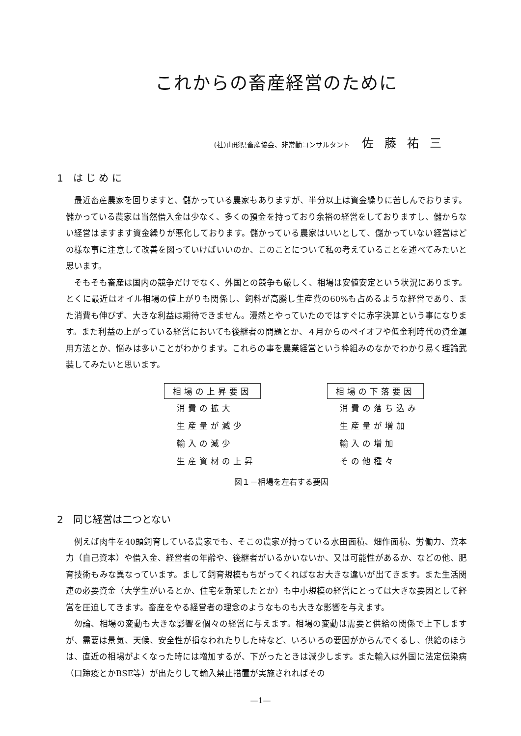これからの畜産経営のために
(社)山形県畜産協会、非常勤コンサルタント 佐藤祐三
1　は じ め に
最近畜産農家を回りますと、儲かっている農家もありますが、半分以上は資金繰りに苦しんでおります。儲かっている農家は当然借入金は少なく、多くの預金を持っており余裕の経営をしておりますし、儲からない経営はますます資金繰りが悪化しております。儲かっている農家はいいとして、儲かっていない経営はどの様な事に注意して改善を図っていけばいいのか、このことについて私の考えていることを述べてみたいと思います。
そもそも畜産は国内の競争だけでなく、外国との競争も厳しく、相場は安値安定という状況にあります。とくに最近はオイル相場の値上がりも関係し、飼料が高騰し生産費の60%も占めるような経営であり、また消費も伸びず、大きな利益は期待できません。漫然とやっていたのではすぐに赤字決算という事になります。また利益の上がっている経営においても後継者の問題とか、４月からのペイオフや低金利時代の資金運用方法とか、悩みは多いことがわかります。これらの事を農業経営という枠組みのなかでわかり易く理論武装してみたいと思います。
| 相場の上昇要因 | | 相場の下落要因 |
| 消費の拡大 | | 消費の落ち込み |
| 生産量が減少 | | 生産量が増加 |
| 輸入の減少 | | 輸入の増加 |
| 生産資材の上昇 | | その他種々 |
図１－相場を左右する要因
2　同じ経営は二つとない
例えば肉牛を40頭飼育している農家でも、そこの農家が持っている水田面積、畑作面積、労働力、資本力（自己資本）や借入金、経営者の年齢や、後継者がいるかいないか、又は可能性があるか、などの他、肥育技術もみな異なっています。まして飼育規模もちがってくればなお大きな違いが出てきます。また生活関連の必要資金（大学生がいるとか、住宅を新築したとか）も中小規模の経営にとっては大きな要因として経営を圧迫してきます。畜産をやる経営者の理念のようなものも大きな影響を与えます。
勿論、相場の変動も大きな影響を個々の経営に与えます。相場の変動は需要と供給の関係で上下しますが、需要は景気、天候、安全性が損なわれたりした時など、いろいろの要因がからんでくるし、供給のほうは、直近の相場がよくなった時には増加するが、下がったときは減少します。また輸入は外国に法定伝染病（口蹄疫とかBSE等）が出たりして輸入禁止措置が実施されればその
—1—